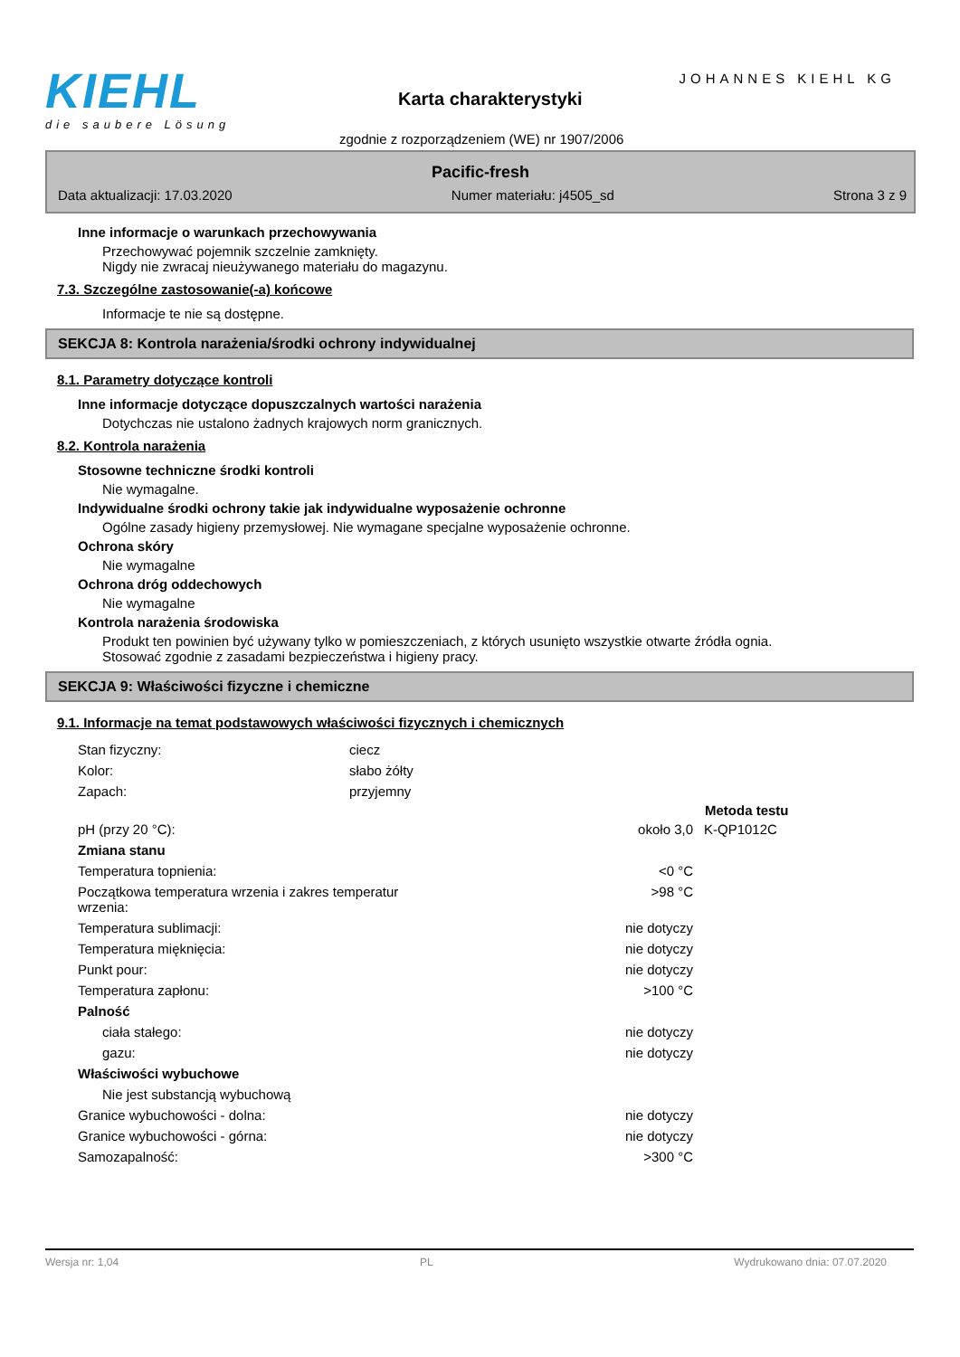KIEHL
die saubere Lösung
JOHANNES KIEHL KG
Karta charakterystyki
zgodnie z rozporządzeniem (WE) nr 1907/2006
Pacific-fresh
Data aktualizacji: 17.03.2020 Numer materiału: j4505_sd Strona 3 z 9
Inne informacje o warunkach przechowywania
Przechowywać pojemnik szczelnie zamknięty.
Nigdy nie zwracaj nieużywanego materiału do magazynu.
7.3. Szczególne zastosowanie(-a) końcowe
Informacje te nie są dostępne.
SEKCJA 8: Kontrola narażenia/środki ochrony indywidualnej
8.1. Parametry dotyczące kontroli
Inne informacje dotyczące dopuszczalnych wartości narażenia
Dotychczas nie ustalono żadnych krajowych norm granicznych.
8.2. Kontrola narażenia
Stosowne techniczne środki kontroli
Nie wymagalne.
Indywidualne środki ochrony takie jak indywidualne wyposażenie ochronne
Ogólne zasady higieny przemysłowej. Nie wymagane specjalne wyposażenie ochronne.
Ochrona skóry
Nie wymagalne
Ochrona dróg oddechowych
Nie wymagalne
Kontrola narażenia środowiska
Produkt ten powinien być używany tylko w pomieszczeniach, z których usunięto wszystkie otwarte źródła ognia.
Stosować zgodnie z zasadami bezpieczeństwa i higieny pracy.
SEKCJA 9: Właściwości fizyczne i chemiczne
9.1. Informacje na temat podstawowych właściwości fizycznych i chemicznych
| Stan fizyczny: | ciecz | | |
| Kolor: | słabo żółty | | |
| Zapach: | przyjemny | | |
| | | | Metoda testu |
| pH (przy 20 °C): | | około 3,0 | K-QP1012C |
| Zmiana stanu | | | |
| Temperatura topnienia: | | <0 °C | |
| Początkowa temperatura wrzenia i zakres temperatur wrzenia: | | >98 °C | |
| Temperatura sublimacji: | | nie dotyczy | |
| Temperatura mięknięcia: | | nie dotyczy | |
| Punkt pour: | | nie dotyczy | |
| Temperatura zapłonu: | | >100 °C | |
| Palność | | | |
| ciała stałego: | | nie dotyczy | |
| gazu: | | nie dotyczy | |
| Właściwości wybuchowe | | | |
| Nie jest substancją wybuchową | | | |
| Granice wybuchowości - dolna: | | nie dotyczy | |
| Granice wybuchowości - górna: | | nie dotyczy | |
| Samozapalność: | | >300 °C | |
Wersja nr: 1,04 PL Wydrukowano dnia: 07.07.2020